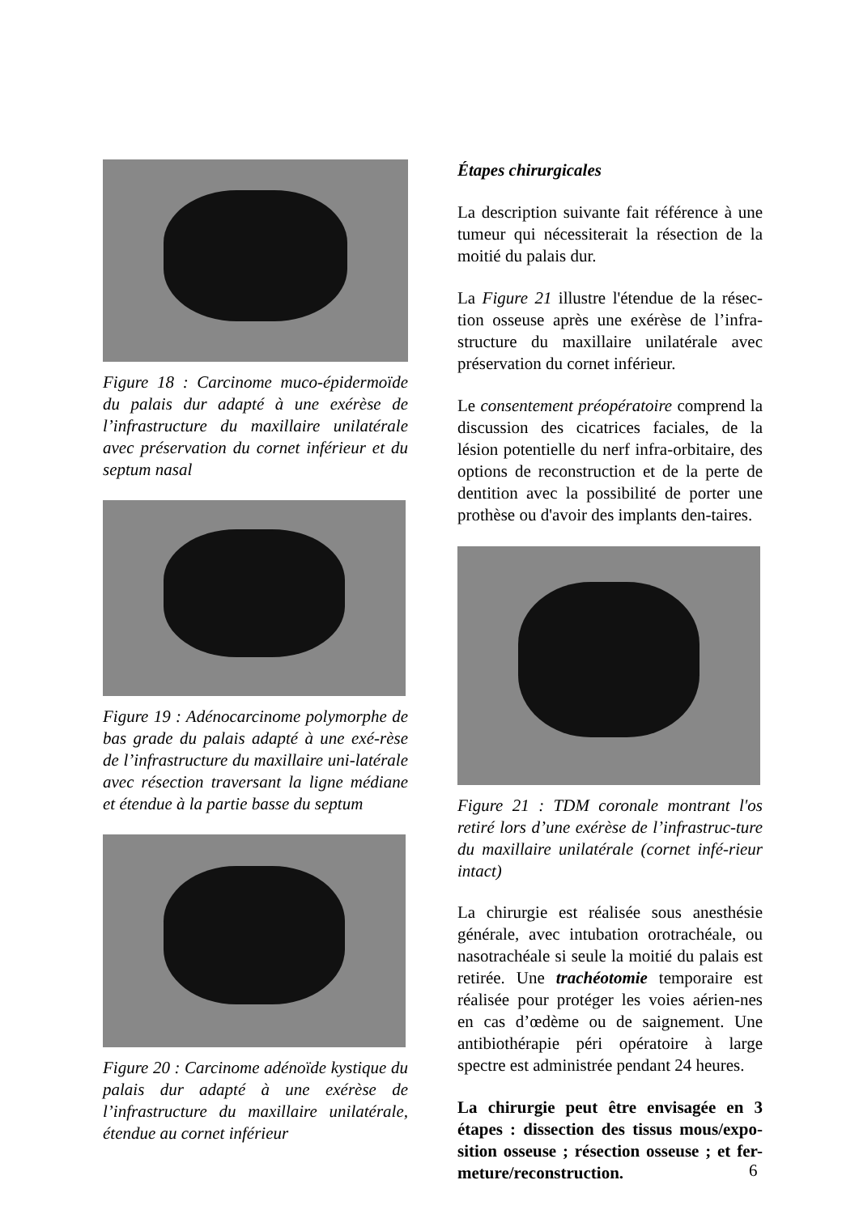Figure 18 : Carcinome muco-épidermoïde du palais dur adapté à une exérèse de l’infrastructure du maxillaire unilatérale avec préservation du cornet inférieur et du septum nasal
Figure 19 : Adénocarcinome polymorphe de bas grade du palais adapté à une exé-rèse de l’infrastructure du maxillaire uni-latérale avec résection traversant la ligne médiane et étendue à la partie basse du septum
Figure 20 : Carcinome adénoïde kystique du palais dur adapté à une exérèse de l’infrastructure du maxillaire unilatérale, étendue au cornet inférieur
Étapes chirurgicales
La description suivante fait référence à une tumeur qui nécessiterait la résection de la moitié du palais dur.
La Figure 21 illustre l'étendue de la résec-tion osseuse après une exérèse de l’infra-structure du maxillaire unilatérale avec préservation du cornet inférieur.
Le consentement préopératoire comprend la discussion des cicatrices faciales, de la lésion potentielle du nerf infra-orbitaire, des options de reconstruction et de la perte de dentition avec la possibilité de porter une prothèse ou d'avoir des implants den-taires.
Figure 21 : TDM coronale montrant l'os retiré lors d’une exérèse de l’infrastruc-ture du maxillaire unilatérale (cornet infé-rieur intact)
La chirurgie est réalisée sous anesthésie générale, avec intubation orotrachéale, ou nasotrachéale si seule la moitié du palais est retirée. Une trachéotomie temporaire est réalisée pour protéger les voies aérien-nes en cas d’œdème ou de saignement. Une antibiothérapie péri opératoire à large spectre est administrée pendant 24 heures.
La chirurgie peut être envisagée en 3 étapes : dissection des tissus mous/expo-sition osseuse ; résection osseuse ; et fer-meture/reconstruction.
6